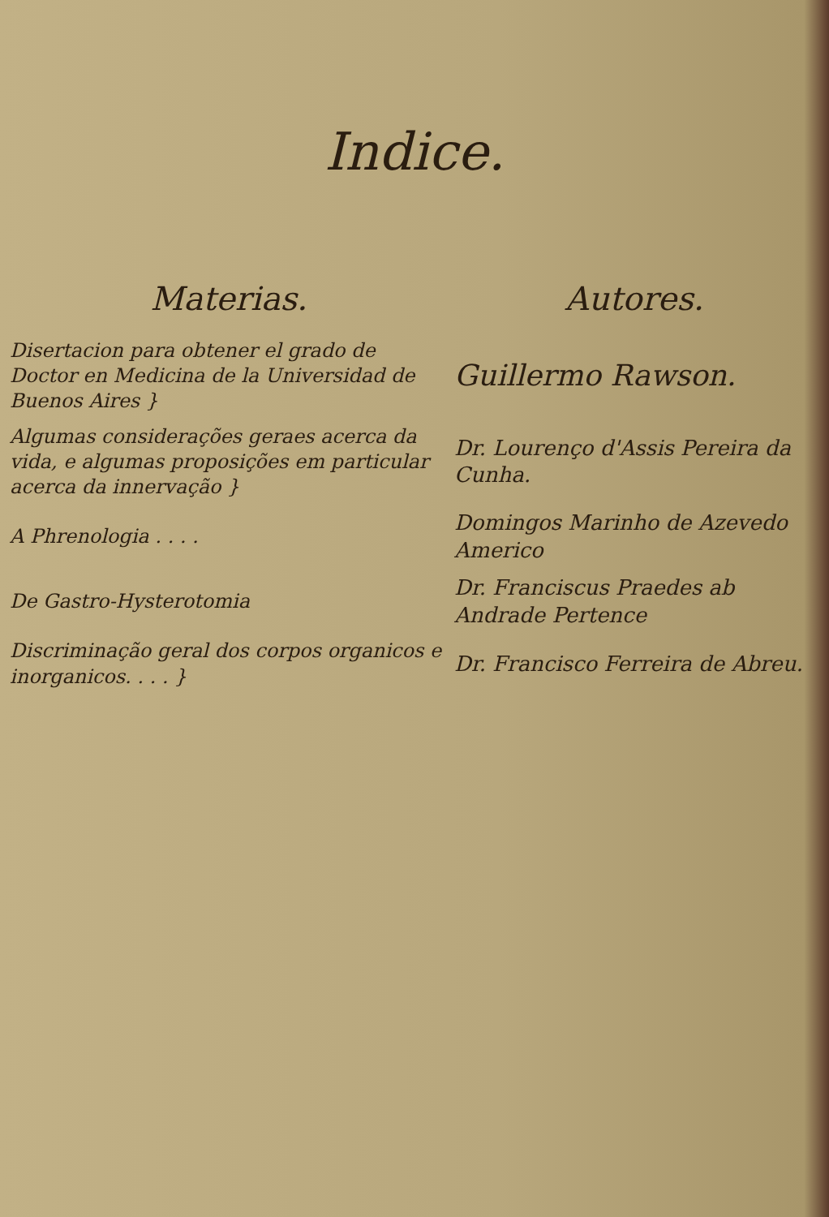Indice.
| Materias. | Autores. |
| --- | --- |
| Disertacion para obtener el grado de Doctor en Medicina de la Universidad de Buenos Aires } | Guillermo Rawson. |
| Algumas considerações geraes acerca da vida, e algumas proposições em particular acerca da innervação } | Dr. Lourenço d'Assis Pereira da Cunha. |
| A Phrenologia . . . . | Domingos Marinho de Azevedo Americo |
| De Gastro-Hysterotomia | Dr. Franciscus Praedes ab Andrade Pertence |
| Discriminação geral dos corpos organicos e inorganicos. . . . } | Dr. Francisco Ferreira de Abreu. |